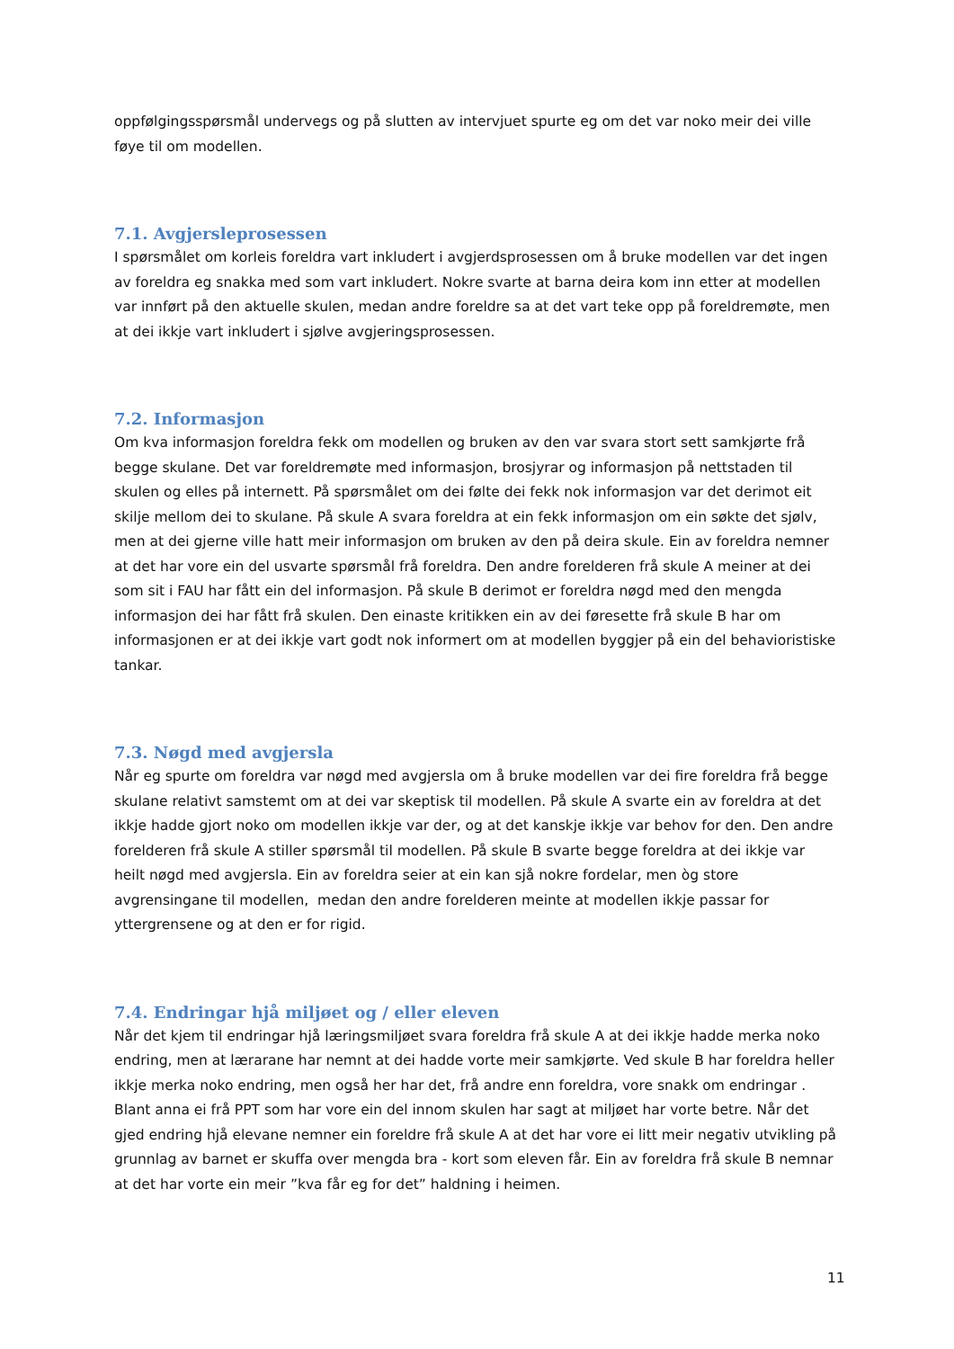oppfølgingsspørsmål undervegs og på slutten av intervjuet spurte eg om det var noko meir dei ville føye til om modellen.
7.1. Avgjersleprosessen
I spørsmålet om korleis foreldra vart inkludert i avgjerdsprosessen om å bruke modellen var det ingen av foreldra eg snakka med som vart inkludert. Nokre svarte at barna deira kom inn etter at modellen var innført på den aktuelle skulen, medan andre foreldre sa at det vart teke opp på foreldremøte, men at dei ikkje vart inkludert i sjølve avgjeringsprosessen.
7.2. Informasjon
Om kva informasjon foreldra fekk om modellen og bruken av den var svara stort sett samkjørte frå begge skulane. Det var foreldremøte med informasjon, brosjyrar og informasjon på nettstaden til skulen og elles på internett. På spørsmålet om dei følte dei fekk nok informasjon var det derimot eit skilje mellom dei to skulane. På skule A svara foreldra at ein fekk informasjon om ein søkte det sjølv, men at dei gjerne ville hatt meir informasjon om bruken av den på deira skule. Ein av foreldra nemner at det har vore ein del usvarte spørsmål frå foreldra. Den andre forelderen frå skule A meiner at dei som sit i FAU har fått ein del informasjon. På skule B derimot er foreldra nøgd med den mengda informasjon dei har fått frå skulen. Den einaste kritikken ein av dei føresette frå skule B har om informasjonen er at dei ikkje vart godt nok informert om at modellen byggjer på ein del behavioristiske tankar.
7.3. Nøgd med avgjersla
Når eg spurte om foreldra var nøgd med avgjersla om å bruke modellen var dei fire foreldra frå begge skulane relativt samstemt om at dei var skeptisk til modellen. På skule A svarte ein av foreldra at det ikkje hadde gjort noko om modellen ikkje var der, og at det kanskje ikkje var behov for den. Den andre forelderen frå skule A stiller spørsmål til modellen. På skule B svarte begge foreldra at dei ikkje var heilt nøgd med avgjersla. Ein av foreldra seier at ein kan sjå nokre fordelar, men òg store avgrensingane til modellen, medan den andre forelderen meinte at modellen ikkje passar for yttergrensene og at den er for rigid.
7.4. Endringar hjå miljøet og / eller eleven
Når det kjem til endringar hjå læringsmiljøet svara foreldra frå skule A at dei ikkje hadde merka noko endring, men at lærarane har nemnt at dei hadde vorte meir samkjørte. Ved skule B har foreldra heller ikkje merka noko endring, men også her har det, frå andre enn foreldra, vore snakk om endringar . Blant anna ei frå PPT som har vore ein del innom skulen har sagt at miljøet har vorte betre. Når det gjed endring hjå elevane nemner ein foreldre frå skule A at det har vore ei litt meir negativ utvikling på grunnlag av barnet er skuffa over mengda bra - kort som eleven får. Ein av foreldra frå skule B nemnar at det har vorte ein meir ”kva får eg for det” haldning i heimen.
11